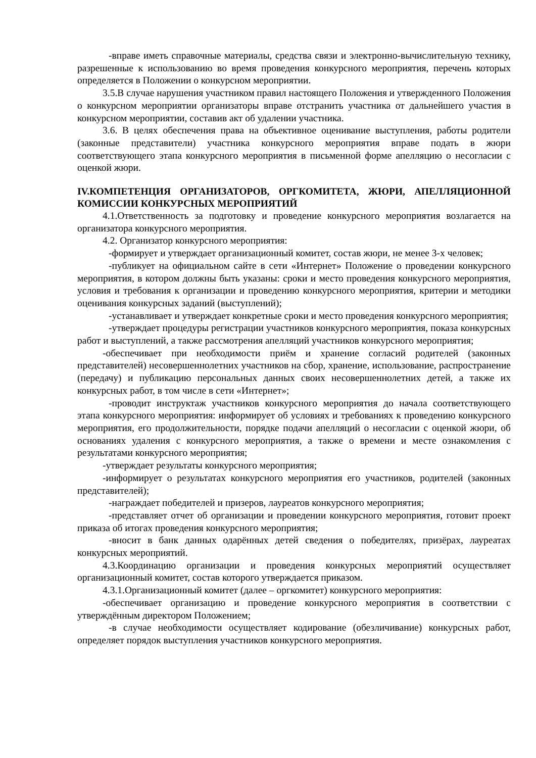-вправе иметь справочные материалы, средства связи и электронно-вычислительную технику, разрешенные к использованию во время проведения конкурсного мероприятия, перечень которых определяется в Положении о конкурсном мероприятии.
3.5.В случае нарушения участником правил настоящего Положения и утвержденного Положения о конкурсном мероприятии организаторы вправе отстранить участника от дальнейшего участия в конкурсном мероприятии, составив акт об удалении участника.
3.6. В целях обеспечения права на объективное оценивание выступления, работы родители (законные представители) участника конкурсного мероприятия вправе подать в жюри соответствующего этапа конкурсного мероприятия в письменной форме апелляцию о несогласии с оценкой жюри.
IV.КОМПЕТЕНЦИЯ ОРГАНИЗАТОРОВ, ОРГКОМИТЕТА, ЖЮРИ, АПЕЛЛЯЦИОННОЙ КОМИССИИ КОНКУРСНЫХ МЕРОПРИЯТИЙ
4.1.Ответственность за подготовку и проведение конкурсного мероприятия возлагается на организатора конкурсного мероприятия.
4.2. Организатор конкурсного мероприятия:
-формирует и утверждает организационный комитет, состав жюри, не менее 3-х человек;
-публикует на официальном сайте в сети «Интернет» Положение о проведении конкурсного мероприятия, в котором должны быть указаны: сроки и место проведения конкурсного мероприятия, условия и требования к организации и проведению конкурсного мероприятия, критерии и методики оценивания конкурсных заданий (выступлений);
-устанавливает и утверждает конкретные сроки и место проведения конкурсного мероприятия;
-утверждает процедуры регистрации участников конкурсного мероприятия, показа конкурсных работ и выступлений, а также рассмотрения апелляций участников конкурсного мероприятия;
-обеспечивает при необходимости приём и хранение согласий родителей (законных представителей) несовершеннолетних участников на сбор, хранение, использование, распространение (передачу) и публикацию персональных данных своих несовершеннолетних детей, а также их конкурсных работ, в том числе в сети «Интернет»;
-проводит инструктаж участников конкурсного мероприятия до начала соответствующего этапа конкурсного мероприятия: информирует об условиях и требованиях к проведению конкурсного мероприятия, его продолжительности, порядке подачи апелляций о несогласии с оценкой жюри, об основаниях удаления с конкурсного мероприятия, а также о времени и месте ознакомления с результатами конкурсного мероприятия;
-утверждает результаты конкурсного мероприятия;
-информирует о результатах конкурсного мероприятия его участников, родителей (законных представителей);
-награждает победителей и призеров, лауреатов конкурсного мероприятия;
-представляет отчет об организации и проведении конкурсного мероприятия, готовит проект приказа об итогах проведения конкурсного мероприятия;
-вносит в банк данных одарённых детей сведения о победителях, призёрах, лауреатах конкурсных мероприятий.
4.3.Координацию организации и проведения конкурсных мероприятий осуществляет организационный комитет, состав которого утверждается приказом.
4.3.1.Организационный комитет (далее – оргкомитет) конкурсного мероприятия:
-обеспечивает организацию и проведение конкурсного мероприятия в соответствии с утверждённым директором Положением;
-в случае необходимости осуществляет кодирование (обезличивание) конкурсных работ, определяет порядок выступления участников конкурсного мероприятия.